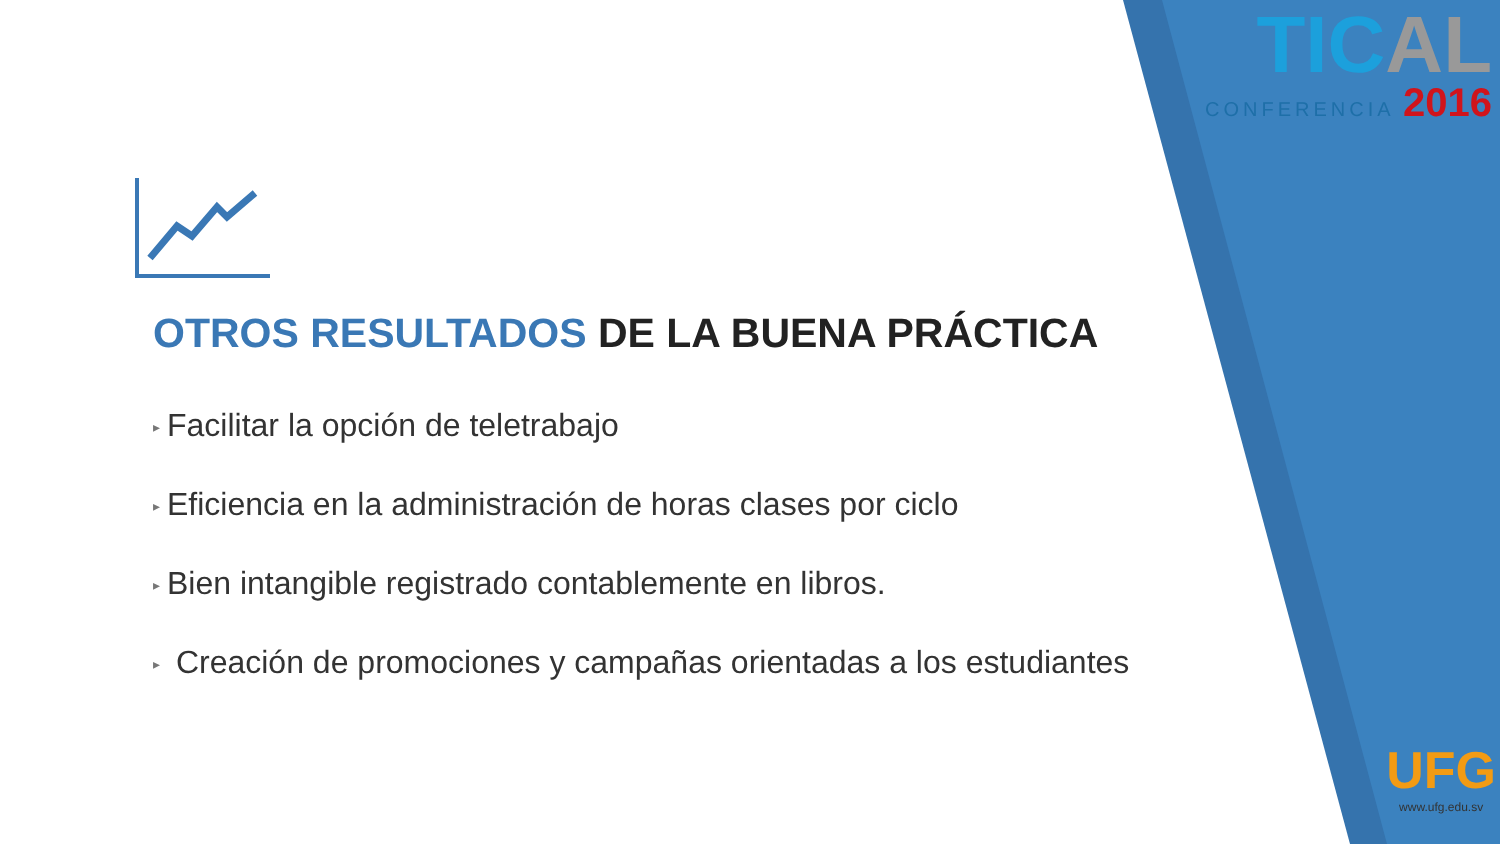TICAL
CONFERENCIA 2016
UFG
www.ufg.edu.sv
OTROS RESULTADOS DE LA BUENA PRÁCTICA
▸ Facilitar la opción de teletrabajo
▸ Eficiencia en la administración de horas clases por ciclo
▸ Bien intangible registrado contablemente en libros.
▸ Creación de promociones y campañas orientadas a los estudiantes